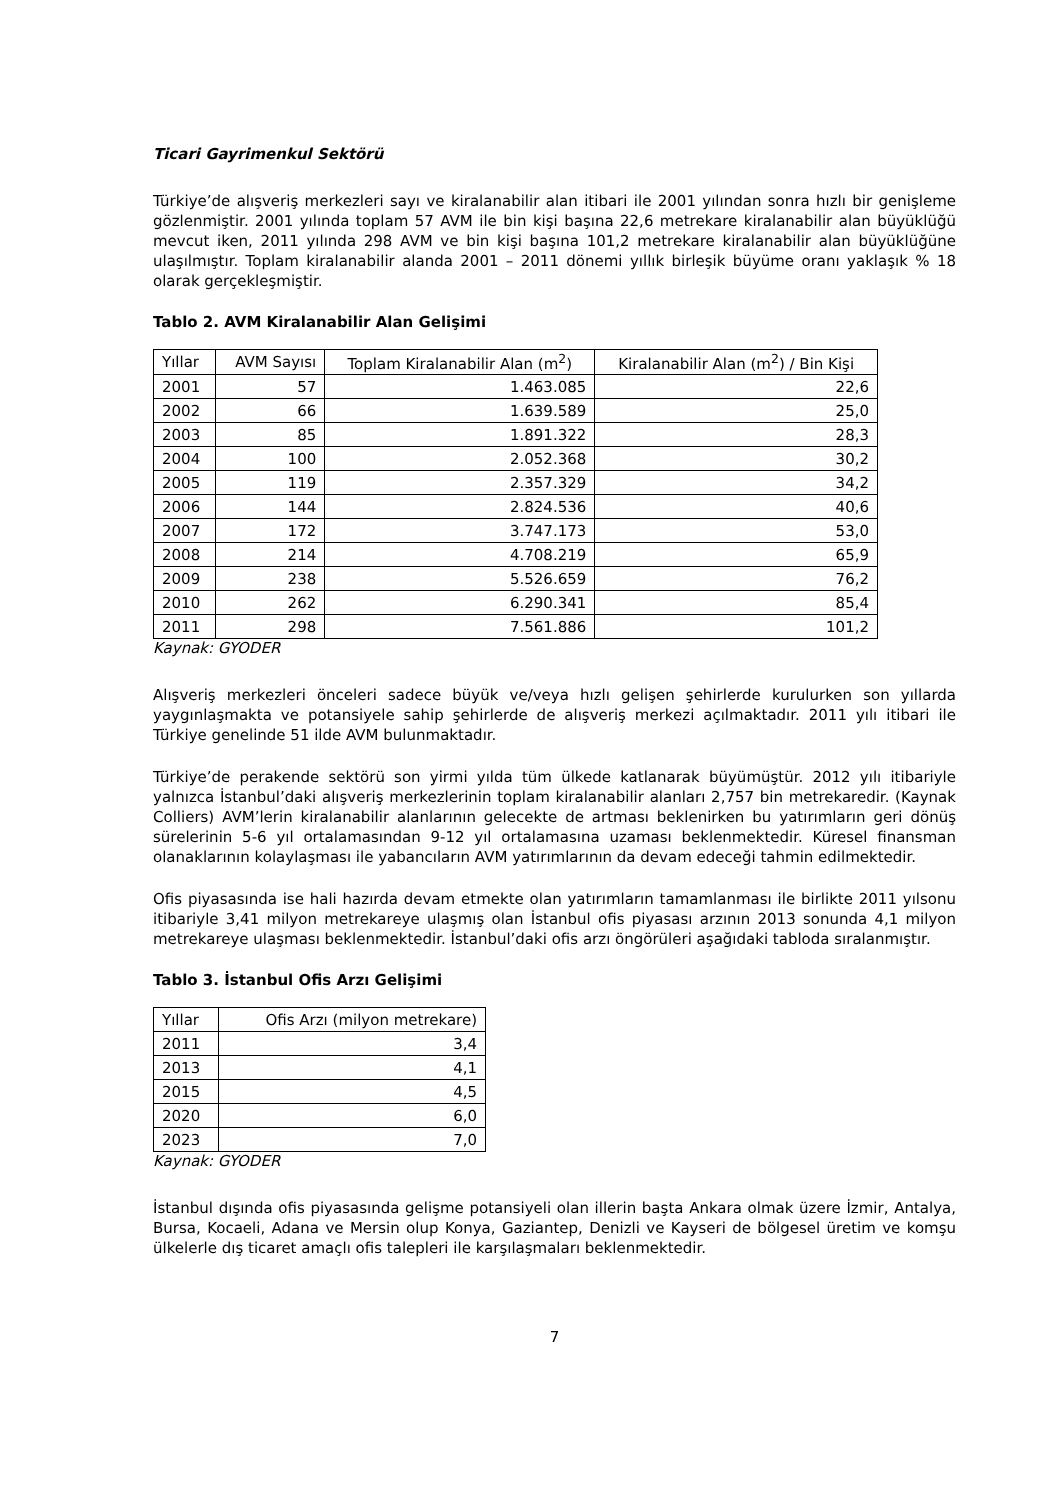Ticari Gayrimenkul Sektörü
Türkiye’de alışveriş merkezleri sayı ve kiralanabilir alan itibari ile 2001 yılından sonra hızlı bir genişleme gözlenmiştir. 2001 yılında toplam 57 AVM ile bin kişi başına 22,6 metrekare kiralanabilir alan büyüklüğü mevcut iken, 2011 yılında 298 AVM ve bin kişi başına 101,2 metrekare kiralanabilir alan büyüklüğüne ulaşılmıştır. Toplam kiralanabilir alanda 2001 – 2011 dönemi yıllık birleşik büyüme oranı yaklaşık % 18 olarak gerçekleşmiştir.
Tablo 2. AVM Kiralanabilir Alan Gelişimi
| Yıllar | AVM Sayısı | Toplam Kiralanabilir Alan (m<sup>2</sup>) | Kiralanabilir Alan (m<sup>2</sup>) / Bin Kişi |
| --- | --- | --- | --- |
| 2001 | 57 | 1.463.085 | 22,6 |
| 2002 | 66 | 1.639.589 | 25,0 |
| 2003 | 85 | 1.891.322 | 28,3 |
| 2004 | 100 | 2.052.368 | 30,2 |
| 2005 | 119 | 2.357.329 | 34,2 |
| 2006 | 144 | 2.824.536 | 40,6 |
| 2007 | 172 | 3.747.173 | 53,0 |
| 2008 | 214 | 4.708.219 | 65,9 |
| 2009 | 238 | 5.526.659 | 76,2 |
| 2010 | 262 | 6.290.341 | 85,4 |
| 2011 | 298 | 7.561.886 | 101,2 |
Kaynak: GYODER
Alışveriş merkezleri önceleri sadece büyük ve/veya hızlı gelişen şehirlerde kurulurken son yıllarda yaygınlaşmakta ve potansiyele sahip şehirlerde de alışveriş merkezi açılmaktadır. 2011 yılı itibari ile Türkiye genelinde 51 ilde AVM bulunmaktadır.
Türkiye’de perakende sektörü son yirmi yılda tüm ülkede katlanarak büyümüştür. 2012 yılı itibariyle yalnızca İstanbul’daki alışveriş merkezlerinin toplam kiralanabilir alanları 2,757 bin metrekaredir. (Kaynak Colliers) AVM’lerin kiralanabilir alanlarının gelecekte de artması beklenirken bu yatırımların geri dönüş sürelerinin 5-6 yıl ortalamasından 9-12 yıl ortalamasına uzaması beklenmektedir. Küresel finansman olanaklarının kolaylaşması ile yabancıların AVM yatırımlarının da devam edeceği tahmin edilmektedir.
Ofis piyasasında ise hali hazırda devam etmekte olan yatırımların tamamlanması ile birlikte 2011 yılsonu itibariyle 3,41 milyon metrekareye ulaşmış olan İstanbul ofis piyasası arzının 2013 sonunda 4,1 milyon metrekareye ulaşması beklenmektedir. İstanbul’daki ofis arzı öngörüleri aşağıdaki tabloda sıralanmıştır.
Tablo 3. İstanbul Ofis Arzı Gelişimi
| Yıllar | Ofis Arzı (milyon metrekare) |
| --- | --- |
| 2011 | 3,4 |
| 2013 | 4,1 |
| 2015 | 4,5 |
| 2020 | 6,0 |
| 2023 | 7,0 |
Kaynak: GYODER
İstanbul dışında ofis piyasasında gelişme potansiyeli olan illerin başta Ankara olmak üzere İzmir, Antalya, Bursa, Kocaeli, Adana ve Mersin olup Konya, Gaziantep, Denizli ve Kayseri de bölgesel üretim ve komşu ülkelerle dış ticaret amaçlı ofis talepleri ile karşılaşmaları beklenmektedir.
7